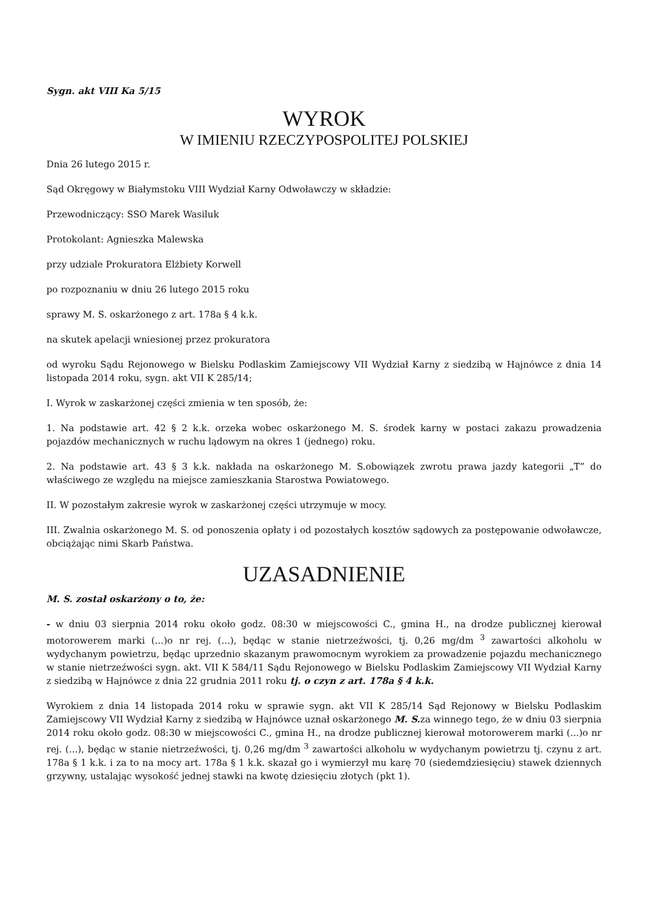Sygn. akt VIII Ka 5/15
WYROK
W IMIENIU RZECZYPOSPOLITEJ POLSKIEJ
Dnia 26 lutego 2015 r.
Sąd Okręgowy w Białymstoku VIII Wydział Karny Odwoławczy w składzie:
Przewodniczący: SSO Marek Wasiluk
Protokolant: Agnieszka Malewska
przy udziale Prokuratora Elżbiety Korwell
po rozpoznaniu w dniu 26 lutego 2015 roku
sprawy M. S. oskarżonego z art. 178a § 4 k.k.
na skutek apelacji wniesionej przez prokuratora
od wyroku Sądu Rejonowego w Bielsku Podlaskim Zamiejscowy VII Wydział Karny z siedzibą w Hajnówce z dnia 14 listopada 2014 roku, sygn. akt VII K 285/14;
I. Wyrok w zaskarżonej części zmienia w ten sposób, że:
1. Na podstawie art. 42 § 2 k.k. orzeka wobec oskarżonego M. S. środek karny w postaci zakazu prowadzenia pojazdów mechanicznych w ruchu lądowym na okres 1 (jednego) roku.
2. Na podstawie art. 43 § 3 k.k. nakłada na oskarżonego M. S.obowiązek zwrotu prawa jazdy kategorii „T” do właściwego ze względu na miejsce zamieszkania Starostwa Powiatowego.
II. W pozostałym zakresie wyrok w zaskarżonej części utrzymuje w mocy.
III. Zwalnia oskarżonego M. S. od ponoszenia opłaty i od pozostałych kosztów sądowych za postępowanie odwoławcze, obciążając nimi Skarb Państwa.
UZASADNIENIE
M. S. został oskarżony o to, że:
- w dniu 03 sierpnia 2014 roku około godz. 08:30 w miejscowości C., gmina H., na drodze publicznej kierował motorowerem marki (...)o nr rej. (...), będąc w stanie nietrzeźwości, tj. 0,26 mg/dm <sup>3</sup> zawartości alkoholu w wydychanym powietrzu, będąc uprzednio skazanym prawomocnym wyrokiem za prowadzenie pojazdu mechanicznego w stanie nietrzeźwości sygn. akt. VII K 584/11 Sądu Rejonowego w Bielsku Podlaskim Zamiejscowy VII Wydział Karny z siedzibą w Hajnówce z dnia 22 grudnia 2011 roku tj. o czyn z art. 178a § 4 k.k.
Wyrokiem z dnia 14 listopada 2014 roku w sprawie sygn. akt VII K 285/14 Sąd Rejonowy w Bielsku Podlaskim Zamiejscowy VII Wydział Karny z siedzibą w Hajnówce uznał oskarżonego M. S. za winnego tego, że w dniu 03 sierpnia 2014 roku około godz. 08:30 w miejscowości C., gmina H., na drodze publicznej kierował motorowerem marki (...)o nr rej. (...), będąc w stanie nietrzeźwości, tj. 0,26 mg/dm <sup>3</sup> zawartości alkoholu w wydychanym powietrzu tj. czynu z art. 178a § 1 k.k. i za to na mocy art. 178a § 1 k.k. skazał go i wymierzył mu karę 70 (siedemdziesięciu) stawek dziennych grzywny, ustalając wysokość jednej stawki na kwotę dziesięciu złotych (pkt 1).